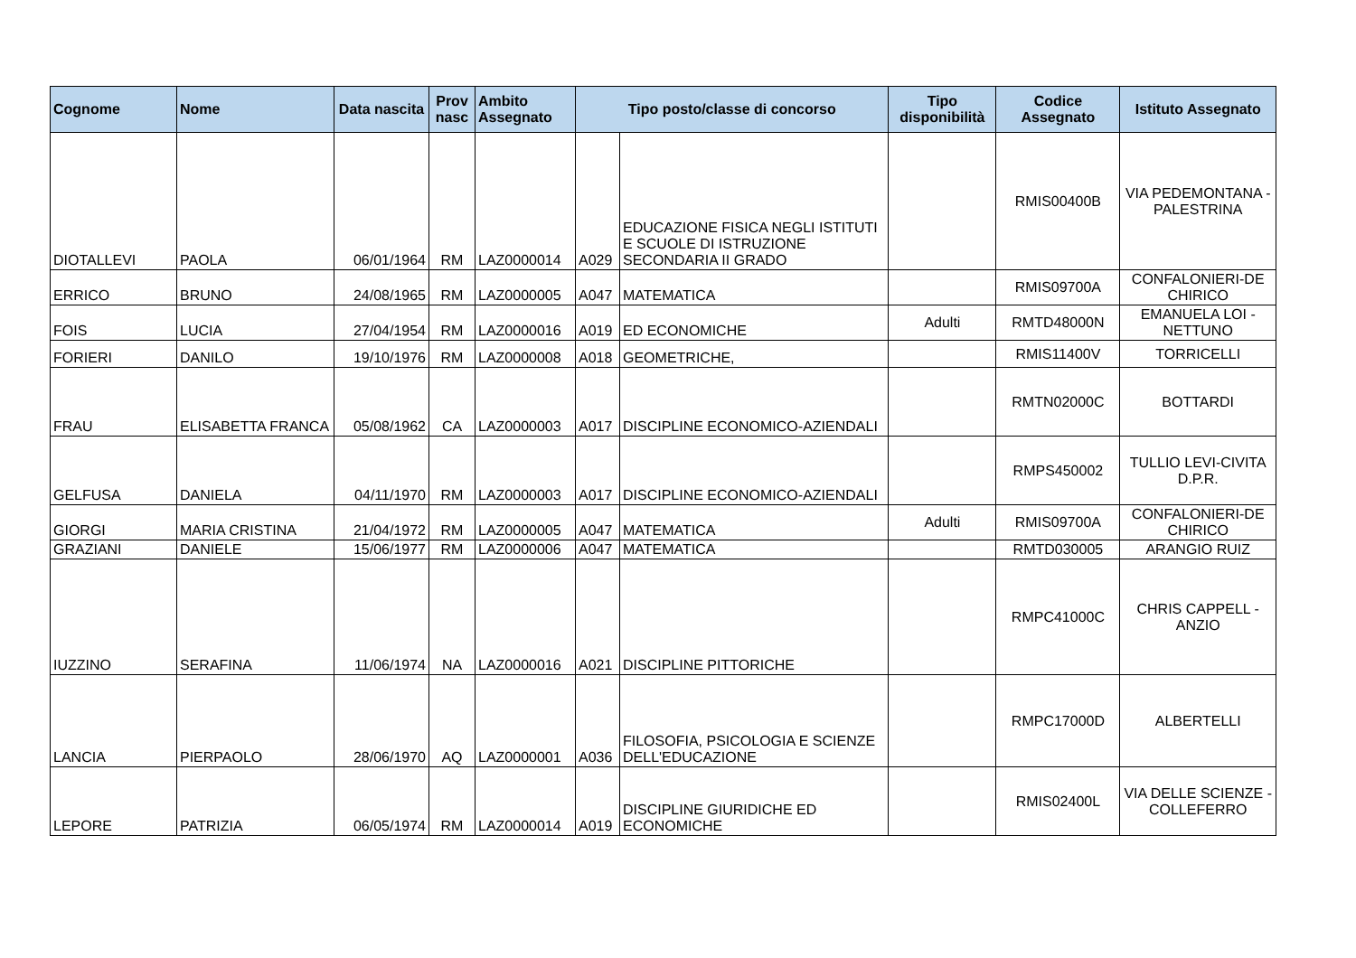| Cognome | Nome | Data nascita | Prov nasc | Ambito Assegnato | Tipo posto/classe di concorso | | Tipo disponibilità | Codice Assegnato | Istituto Assegnato |
| --- | --- | --- | --- | --- | --- | --- | --- | --- | --- |
| DIOTALLEVI | PAOLA | 06/01/1964 | RM | LAZ0000014 | A029 | EDUCAZIONE FISICA NEGLI ISTITUTI E SCUOLE DI ISTRUZIONE SECONDARIA II GRADO | | RMIS00400B | VIA PEDEMONTANA - PALESTRINA |
| ERRICO | BRUNO | 24/08/1965 | RM | LAZ0000005 | A047 | MATEMATICA | | RMIS09700A | CONFALONIERI-DE CHIRICO |
| FOIS | LUCIA | 27/04/1954 | RM | LAZ0000016 | A019 | ED ECONOMICHE | Adulti | RMTD48000N | EMANUELA LOI - NETTUNO |
| FORIERI | DANILO | 19/10/1976 | RM | LAZ0000008 | A018 | GEOMETRICHE, | | RMIS11400V | TORRICELLI |
| FRAU | ELISABETTA FRANCA | 05/08/1962 | CA | LAZ0000003 | A017 | DISCIPLINE ECONOMICO-AZIENDALI | | RMTN02000C | BOTTARDI |
| GELFUSA | DANIELA | 04/11/1970 | RM | LAZ0000003 | A017 | DISCIPLINE ECONOMICO-AZIENDALI | | RMPS450002 | TULLIO LEVI-CIVITA D.P.R. |
| GIORGI | MARIA CRISTINA | 21/04/1972 | RM | LAZ0000005 | A047 | MATEMATICA | Adulti | RMIS09700A | CONFALONIERI-DE CHIRICO |
| GRAZIANI | DANIELE | 15/06/1977 | RM | LAZ0000006 | A047 | MATEMATICA | | RMTD030005 | ARANGIO RUIZ |
| IUZZINO | SERAFINA | 11/06/1974 | NA | LAZ0000016 | A021 | DISCIPLINE PITTORICHE | | RMPC41000C | CHRIS CAPPELL - ANZIO |
| LANCIA | PIERPAOLO | 28/06/1970 | AQ | LAZ0000001 | A036 | FILOSOFIA, PSICOLOGIA E SCIENZE DELL'EDUCAZIONE | | RMPC17000D | ALBERTELLI |
| LEPORE | PATRIZIA | 06/05/1974 | RM | LAZ0000014 | A019 | DISCIPLINE GIURIDICHE ED ECONOMICHE | | RMIS02400L | VIA DELLE SCIENZE - COLLEFERRO |